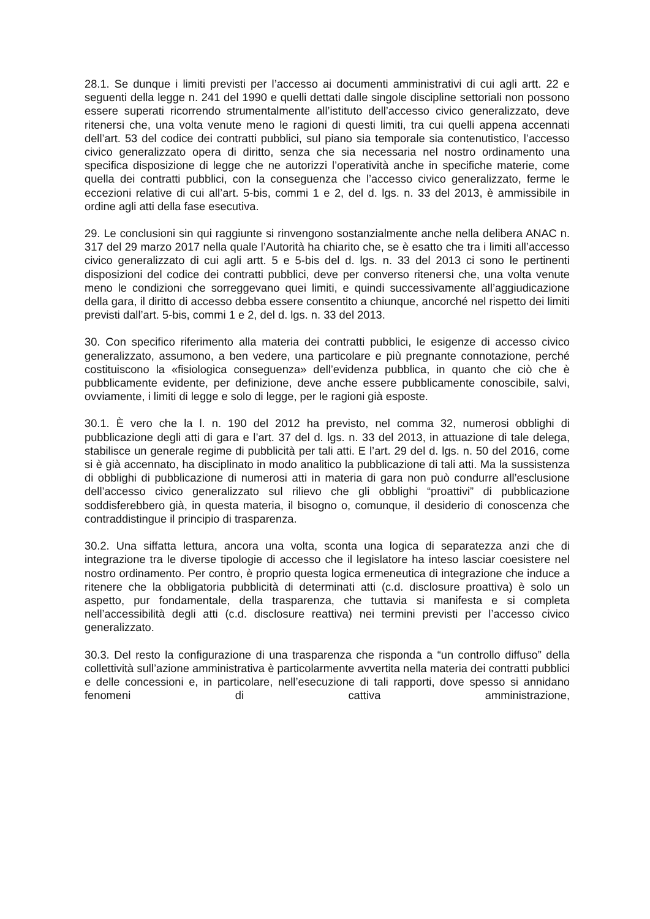28.1. Se dunque i limiti previsti per l’accesso ai documenti amministrativi di cui agli artt. 22 e seguenti della legge n. 241 del 1990 e quelli dettati dalle singole discipline settoriali non possono essere superati ricorrendo strumentalmente all’istituto dell’accesso civico generalizzato, deve ritenersi che, una volta venute meno le ragioni di questi limiti, tra cui quelli appena accennati dell’art. 53 del codice dei contratti pubblici, sul piano sia temporale sia contenutistico, l’accesso civico generalizzato opera di diritto, senza che sia necessaria nel nostro ordinamento una specifica disposizione di legge che ne autorizzi l’operatività anche in specifiche materie, come quella dei contratti pubblici, con la conseguenza che l’accesso civico generalizzato, ferme le eccezioni relative di cui all’art. 5-bis, commi 1 e 2, del d. lgs. n. 33 del 2013, è ammissibile in ordine agli atti della fase esecutiva.
29. Le conclusioni sin qui raggiunte si rinvengono sostanzialmente anche nella delibera ANAC n. 317 del 29 marzo 2017 nella quale l’Autorità ha chiarito che, se è esatto che tra i limiti all’accesso civico generalizzato di cui agli artt. 5 e 5-bis del d. lgs. n. 33 del 2013 ci sono le pertinenti disposizioni del codice dei contratti pubblici, deve per converso ritenersi che, una volta venute meno le condizioni che sorreggevano quei limiti, e quindi successivamente all’aggiudicazione della gara, il diritto di accesso debba essere consentito a chiunque, ancorché nel rispetto dei limiti previsti dall’art. 5-bis, commi 1 e 2, del d. lgs. n. 33 del 2013.
30. Con specifico riferimento alla materia dei contratti pubblici, le esigenze di accesso civico generalizzato, assumono, a ben vedere, una particolare e più pregnante connotazione, perché costituiscono la «fisiologica conseguenza» dell’evidenza pubblica, in quanto che ciò che è pubblicamente evidente, per definizione, deve anche essere pubblicamente conoscibile, salvi, ovviamente, i limiti di legge e solo di legge, per le ragioni già esposte.
30.1. È vero che la l. n. 190 del 2012 ha previsto, nel comma 32, numerosi obblighi di pubblicazione degli atti di gara e l’art. 37 del d. lgs. n. 33 del 2013, in attuazione di tale delega, stabilisce un generale regime di pubblicità per tali atti. E l’art. 29 del d. lgs. n. 50 del 2016, come si è già accennato, ha disciplinato in modo analitico la pubblicazione di tali atti. Ma la sussistenza di obblighi di pubblicazione di numerosi atti in materia di gara non può condurre all’esclusione dell’accesso civico generalizzato sul rilievo che gli obblighi “proattivi” di pubblicazione soddisferebbero già, in questa materia, il bisogno o, comunque, il desiderio di conoscenza che contraddistingue il principio di trasparenza.
30.2. Una siffatta lettura, ancora una volta, sconta una logica di separatezza anzi che di integrazione tra le diverse tipologie di accesso che il legislatore ha inteso lasciar coesistere nel nostro ordinamento. Per contro, è proprio questa logica ermeneutica di integrazione che induce a ritenere che la obbligatoria pubblicità di determinati atti (c.d. disclosure proattiva) è solo un aspetto, pur fondamentale, della trasparenza, che tuttavia si manifesta e si completa nell’accessibilità degli atti (c.d. disclosure reattiva) nei termini previsti per l’accesso civico generalizzato.
30.3. Del resto la configurazione di una trasparenza che risponda a “un controllo diffuso” della collettività sull’azione amministrativa è particolarmente avvertita nella materia dei contratti pubblici e delle concessioni e, in particolare, nell’esecuzione di tali rapporti, dove spesso si annidano fenomeni di cattiva amministrazione,